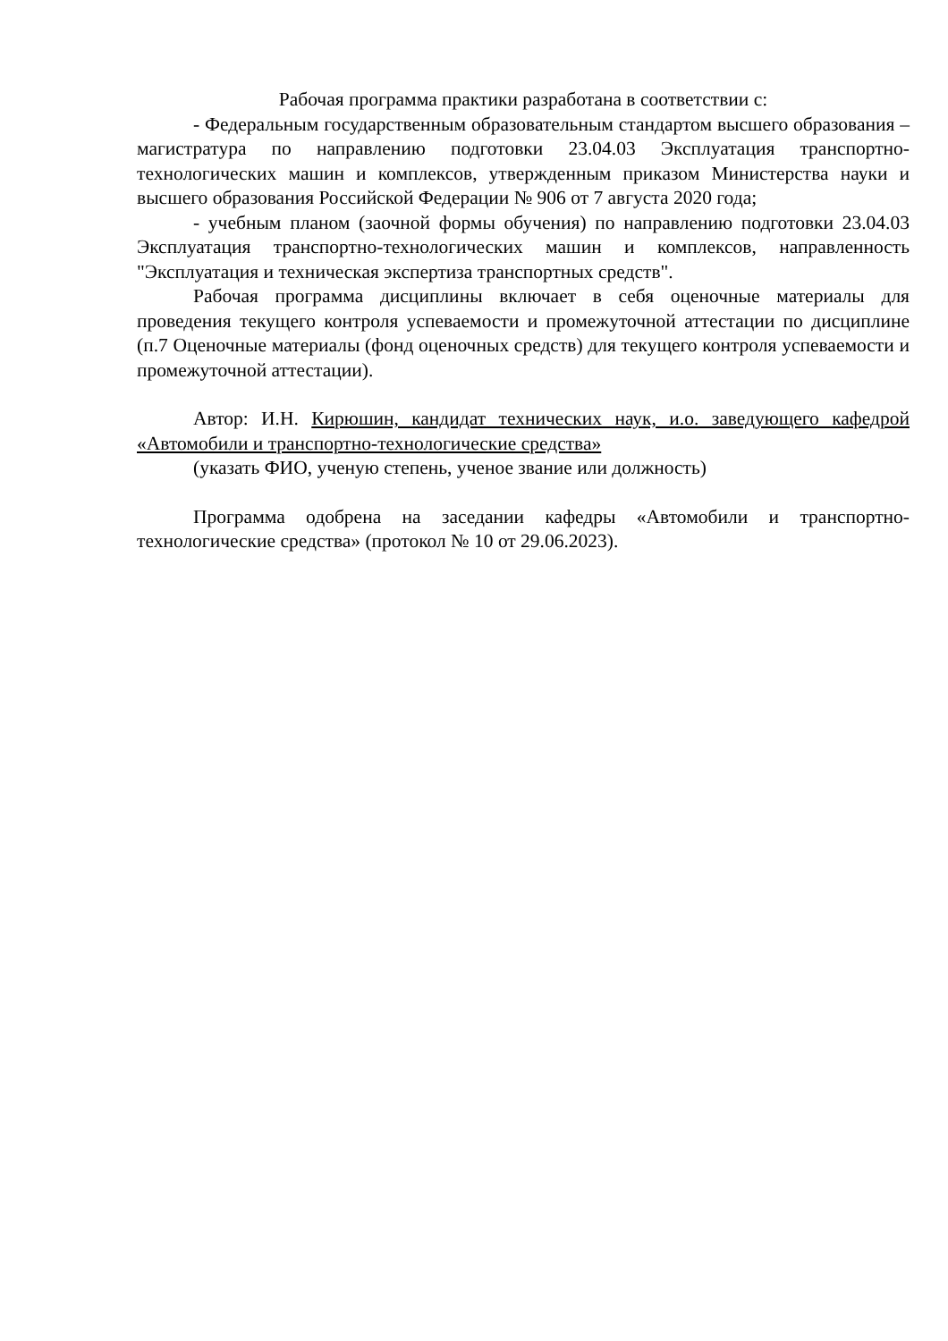Рабочая программа практики разработана в соответствии с:
- Федеральным государственным образовательным стандартом высшего образования – магистратура по направлению подготовки 23.04.03 Эксплуатация транспортно-технологических машин и комплексов, утвержденным приказом Министерства науки и высшего образования Российской Федерации № 906 от 7 августа 2020 года;
- учебным планом (заочной формы обучения) по направлению подготовки 23.04.03 Эксплуатация транспортно-технологических машин и комплексов, направленность "Эксплуатация и техническая экспертиза транспортных средств".
Рабочая программа дисциплины включает в себя оценочные материалы для проведения текущего контроля успеваемости и промежуточной аттестации по дисциплине (п.7 Оценочные материалы (фонд оценочных средств) для текущего контроля успеваемости и промежуточной аттестации).
Автор: И.Н. Кирюшин, кандидат технических наук, и.о. заведующего кафедрой «Автомобили и транспортно-технологические средства»
(указать ФИО, ученую степень, ученое звание или должность)
Программа одобрена на заседании кафедры «Автомобили и транспортно-технологические средства» (протокол № 10 от 29.06.2023).